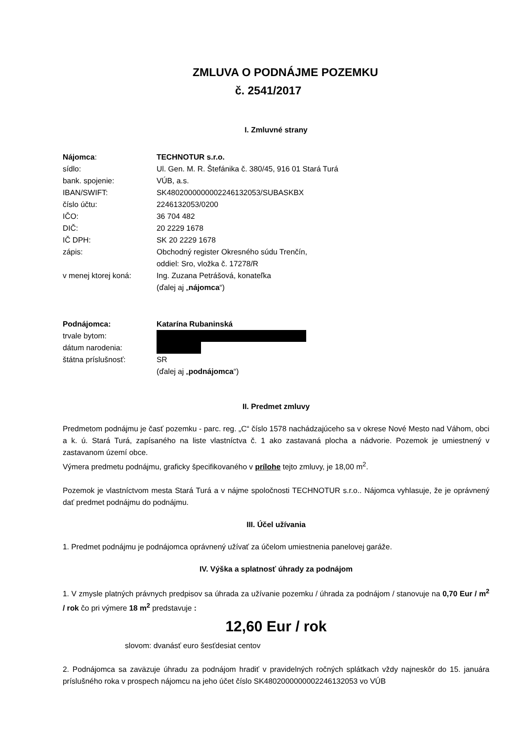ZMLUVA O PODNÁJME POZEMKU
č. 2541/2017
I. Zmluvné strany
| Nájomca : | TECHNOTUR s.r.o. |
| sídlo: | Ul. Gen. M. R. Štefánika č. 380/45, 916 01 Stará Turá |
| bank. spojenie: | VÚB, a.s. |
| IBAN/SWIFT: | SK4802000000002246132053/SUBASKBX |
| číslo účtu: | 2246132053/0200 |
| IČO: | 36 704 482 |
| DIČ: | 20 2229 1678 |
| IČ DPH: | SK 20 2229 1678 |
| zápis: | Obchodný register Okresného súdu Trenčín, oddiel: Sro, vložka č. 17278/R |
| v menej ktorej koná: | Ing. Zuzana Petrášová, konateľka (ďalej aj „ nájomca “) |
| Podnájomca: | Katarína Rubaninská |
| trvale bytom: | |
| dátum narodenia: | |
| štátna príslušnosť: | SR (ďalej aj „ podnájomca “) |
II. Predmet zmluvy
Predmetom podnájmu je časť pozemku - parc. reg. „C“ číslo 1578 nachádzajúceho sa v okrese Nové Mesto nad Váhom, obci a k. ú. Stará Turá, zapísaného na liste vlastníctva č. 1 ako zastavaná plocha a nádvorie. Pozemok je umiestnený v zastavanom území obce.
Výmera predmetu podnájmu, graficky špecifikovaného v prílohe tejto zmluvy, je 18,00 m<sup>2</sup>.
Pozemok je vlastníctvom mesta Stará Turá a v nájme spoločnosti TECHNOTUR s.r.o.. Nájomca vyhlasuje, že je oprávnený dať predmet podnájmu do podnájmu.
III. Účel užívania
1. Predmet podnájmu je podnájomca oprávnený užívať za účelom umiestnenia panelovej garáže.
IV. Výška a splatnosť úhrady za podnájom
1. V zmysle platných právnych predpisov sa úhrada za užívanie pozemku / úhrada za podnájom / stanovuje na 0,70 Eur / m<sup>2</sup> / rok čo pri výmere 18 m<sup>2</sup> predstavuje :
12,60 Eur / rok
slovom: dvanásť euro šesťdesiat centov
2. Podnájomca sa zaväzuje úhradu za podnájom hradiť v pravidelných ročných splátkach vždy najneskôr do 15. januára príslušného roka v prospech nájomcu na jeho účet číslo SK4802000000002246132053 vo VÚB